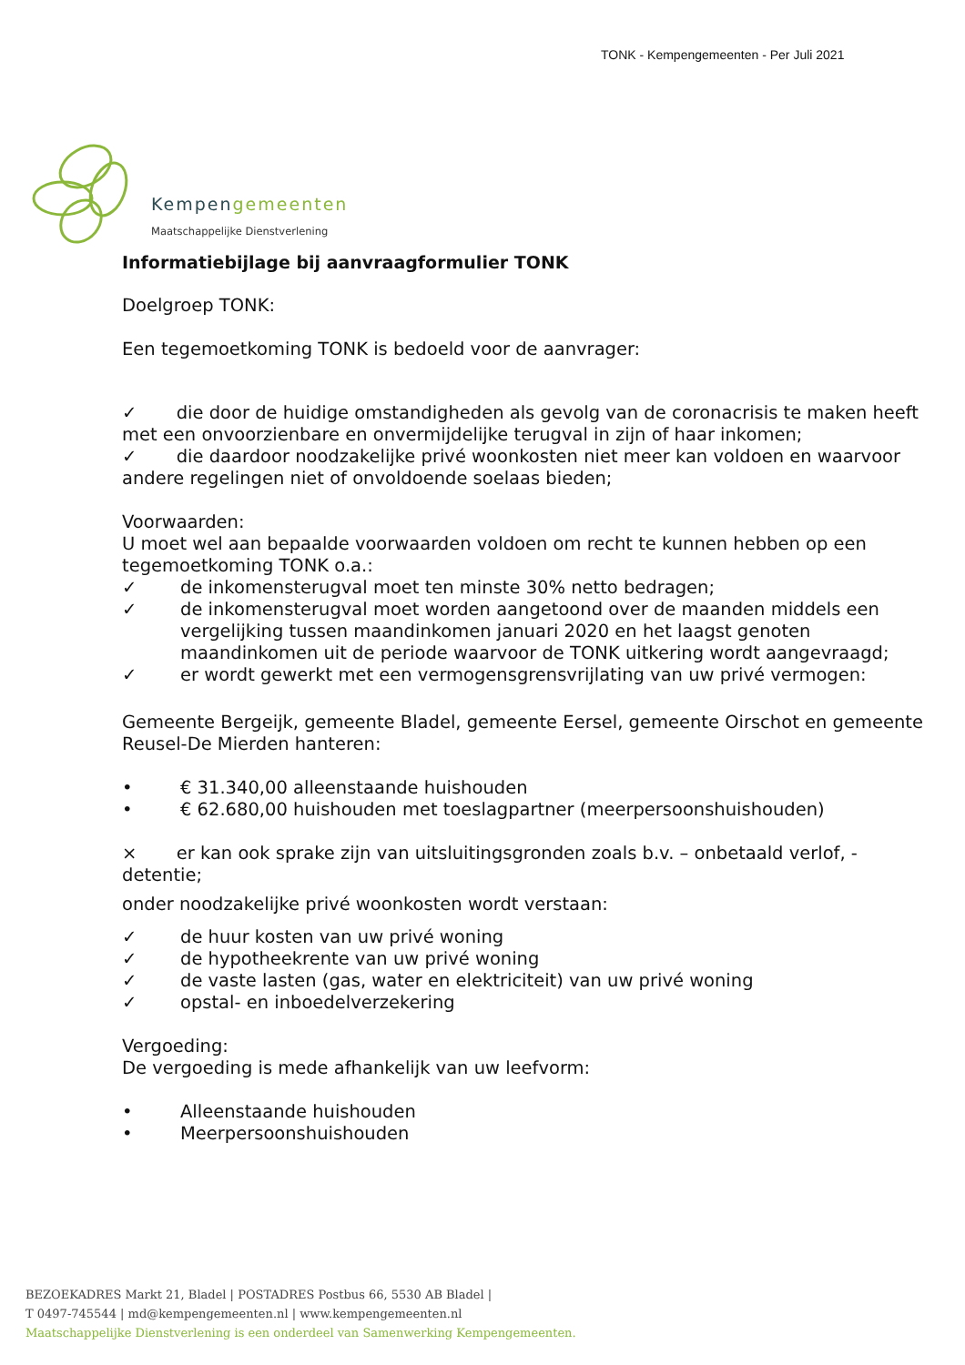TONK - Kempengemeenten - Per Juli 2021
Kempengemeenten
Maatschappelijke Dienstverlening
Informatiebijlage bij aanvraagformulier TONK
Doelgroep TONK:
Een tegemoetkoming TONK is bedoeld voor de aanvrager:
✓ die door de huidige omstandigheden als gevolg van de coronacrisis te maken heeft met een onvoorzienbare en onvermijdelijke terugval in zijn of haar inkomen;
✓ die daardoor noodzakelijke privé woonkosten niet meer kan voldoen en waarvoor andere regelingen niet of onvoldoende soelaas bieden;
Voorwaarden:
U moet wel aan bepaalde voorwaarden voldoen om recht te kunnen hebben op een tegemoetkoming TONK o.a.:
✓ de inkomensterugval moet ten minste 30% netto bedragen;
✓ de inkomensterugval moet worden aangetoond over de maanden middels een vergelijking tussen maandinkomen januari 2020 en het laagst genoten maandinkomen uit de periode waarvoor de TONK uitkering wordt aangevraagd;
✓ er wordt gewerkt met een vermogensgrensvrijlating van uw privé vermogen:
Gemeente Bergeijk, gemeente Bladel, gemeente Eersel, gemeente Oirschot en gemeente Reusel-De Mierden hanteren:
• € 31.340,00 alleenstaande huishouden
• € 62.680,00 huishouden met toeslagpartner (meerpersoonshuishouden)
× er kan ook sprake zijn van uitsluitingsgronden zoals b.v. – onbetaald verlof, -detentie;
onder noodzakelijke privé woonkosten wordt verstaan:
✓ de huur kosten van uw privé woning
✓ de hypotheekrente van uw privé woning
✓ de vaste lasten (gas, water en elektriciteit) van uw privé woning
✓ opstal- en inboedelverzekering
Vergoeding:
De vergoeding is mede afhankelijk van uw leefvorm:
• Alleenstaande huishouden
• Meerpersoonshuishouden
BEZOEKADRES Markt 21, Bladel | POSTADRES Postbus 66, 5530 AB Bladel |
T 0497-745544 | md@kempengemeenten.nl | www.kempengemeenten.nl
Maatschappelijke Dienstverlening is een onderdeel van Samenwerking Kempengemeenten.